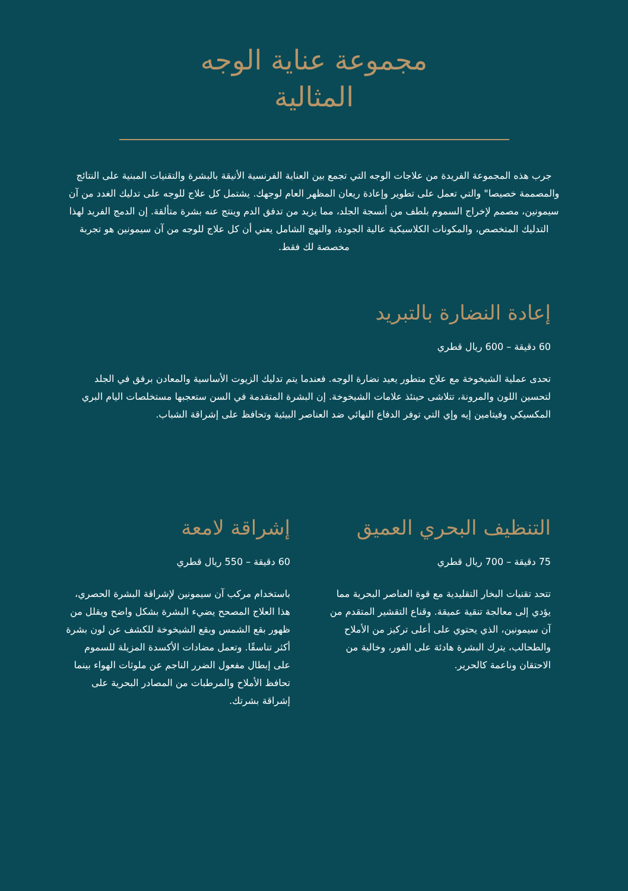مجموعة عناية الوجه
المثالية
جرب هذه المجموعة الفريدة من علاجات الوجه التي تجمع بين العناية الفرنسية الأنيقة بالبشرة والتقنيات المبنية على النتائج والمصممة خصيصا" والتي تعمل على تطوير وإعادة ريعان المظهر العام لوجهك. يشتمل كل علاج للوجه على تدليك الغدد من آن سيمونين، مصمم لإخراج السموم بلطف من أنسجة الجلد، مما يزيد من تدفق الدم وينتج عنه بشرة متألقة. إن الدمج الفريد لهذا التدليك المتخصص، والمكونات الكلاسيكية عالية الجودة، والنهج الشامل يعني أن كل علاج للوجه من آن سيمونين هو تجربة مخصصة لك فقط.
إعادة النضارة بالتبريد
60 دقيقة – 600 ريال قطري
تحدى عملية الشيخوخة مع علاج متطور يعيد نضارة الوجه. فعندما يتم تدليك الزيوت الأساسية والمعادن برفق في الجلد لتحسين اللون والمرونة، تتلاشى حينئذ علامات الشيخوخة. إن البشرة المتقدمة في السن ستعجبها مستخلصات اليام البري المكسيكي وفيتامين إيه وإي التي توفر الدفاع النهائي ضد العناصر البيئية وتحافظ على إشراقة الشباب.
التنظيف البحري العميق
75 دقيقة – 700 ريال قطري
تتحد تقنيات البخار التقليدية مع قوة العناصر البحرية مما يؤدي إلى معالجة تنقية عميقة. وقناع التقشير المتقدم من آن سيمونين، الذي يحتوي على أعلى تركيز من الأملاح والطحالب، يترك البشرة هادئة على الفور، وخالية من الاحتقان وناعمة كالحرير.
إشراقة لامعة
60 دقيقة – 550 ريال قطري
باستخدام مركب آن سيمونين لإشراقة البشرة الحصري، هذا العلاج المصحح يضيء البشرة بشكل واضح ويقلل من ظهور بقع الشمس وبقع الشيخوخة للكشف عن لون بشرة أكثر تناسقًا. وتعمل مضادات الأكسدة المزيلة للسموم على إبطال مفعول الضرر الناجم عن ملوثات الهواء بينما تحافظ الأملاح والمرطبات من المصادر البحرية على إشراقة بشرتك.